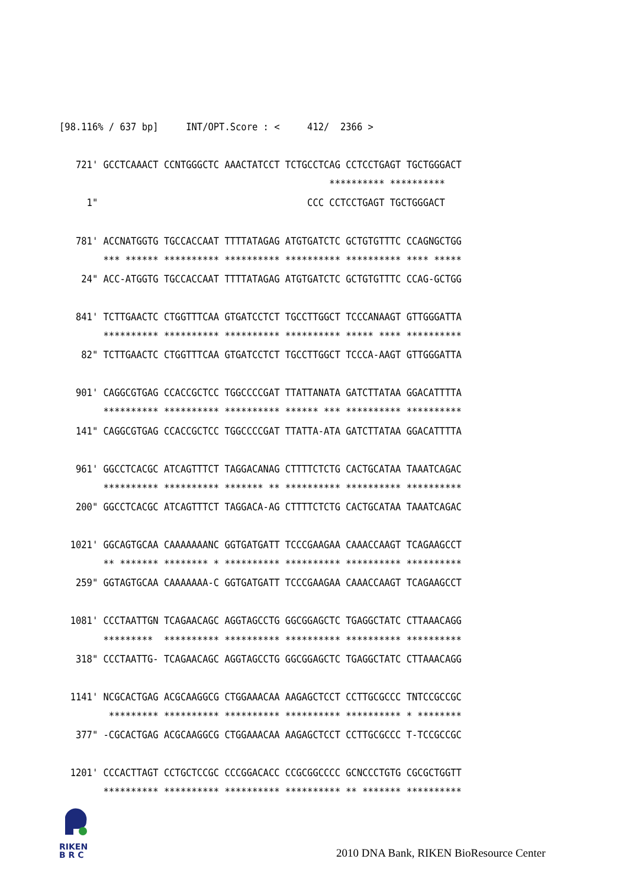[98.116% / 637 bp]     INT/OPT.Score : <     412/  2366 >

   721' GCCTCAAACT CCNTGGGCTC AAACTATCCT TCTGCCTCAG CCTCCTGAGT TGCTGGGACT
                                                 ********** **********
     1"                                      CCC CCTCCTGAGT TGCTGGGACT

   781' ACCNATGGTG TGCCACCAAT TTTTATAGAG ATGTGATCTC GCTGTGTTTC CCAGNGCTGG
        *** ****** ********** ********** ********** ********** **** *****
    24" ACC-ATGGTG TGCCACCAAT TTTTATAGAG ATGTGATCTC GCTGTGTTTC CCAG-GCTGG

   841' TCTTGAACTC CTGGTTTCAA GTGATCCTCT TGCCTTGGCT TCCCANAAGT GTTGGGATTA
        ********** ********** ********** ********** ***** **** **********
    82" TCTTGAACTC CTGGTTTCAA GTGATCCTCT TGCCTTGGCT TCCCA-AAGT GTTGGGATTA

   901' CAGGCGTGAG CCACCGCTCC TGGCCCCGAT TTATTANATA GATCTTATAA GGACATTTTA
        ********** ********** ********** ****** *** ********** **********
   141" CAGGCGTGAG CCACCGCTCC TGGCCCCGAT TTATTA-ATA GATCTTATAA GGACATTTTA

   961' GGCCTCACGC ATCAGTTTCT TAGGACANAG CTTTTCTCTG CACTGCATAA TAAATCAGAC
        ********** ********** ******* ** ********** ********** **********
   200" GGCCTCACGC ATCAGTTTCT TAGGACA-AG CTTTTCTCTG CACTGCATAA TAAATCAGAC

  1021' GGCAGTGCAA CAAAAAAANC GGTGATGATT TCCCGAAGAA CAAACCAAGT TCAGAAGCCT
        ** ******* ******** * ********** ********** ********** **********
   259" GGTAGTGCAA CAAAAAAA-C GGTGATGATT TCCCGAAGAA CAAACCAAGT TCAGAAGCCT

  1081' CCCTAATTGN TCAGAACAGC AGGTAGCCTG GGCGGAGCTC TGAGGCTATC CTTAAACAGG
        *********  ********** ********** ********** ********** **********
   318" CCCTAATTG- TCAGAACAGC AGGTAGCCTG GGCGGAGCTC TGAGGCTATC CTTAAACAGG

  1141' NCGCACTGAG ACGCAAGGCG CTGGAAACAA AAGAGCTCCT CCTTGCGCCC TNTCCGCCGC
         ********* ********** ********** ********** ********** * ********
   377" -CGCACTGAG ACGCAAGGCG CTGGAAACAA AAGAGCTCCT CCTTGCGCCC T-TCCGCCGC

  1201' CCCACTTAGT CCTGCTCCGC CCCGGACACC CCGCGGCCCC GCNCCCTGTG CGCGCTGGTT
        ********** ********** ********** ********** ** ******* **********
RIKEN
B R C
2010 DNA Bank, RIKEN BioResource Center